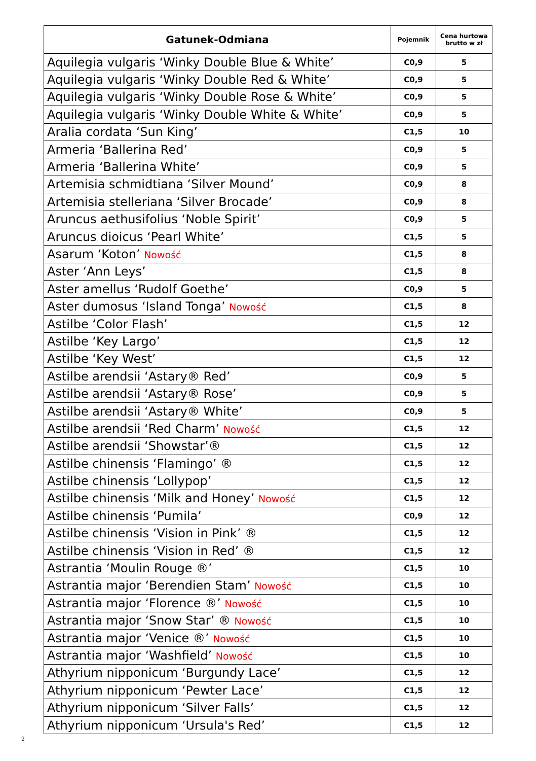| Gatunek-Odmiana | Pojemnik | Cena hurtowa brutto w zł |
| --- | --- | --- |
| Aquilegia vulgaris ‘Winky Double Blue & White’ | C0,9 | 5 |
| Aquilegia vulgaris ‘Winky Double Red & White’ | C0,9 | 5 |
| Aquilegia vulgaris ‘Winky Double Rose & White’ | C0,9 | 5 |
| Aquilegia vulgaris ‘Winky Double White & White’ | C0,9 | 5 |
| Aralia cordata ‘Sun King’ | C1,5 | 10 |
| Armeria ‘Ballerina Red’ | C0,9 | 5 |
| Armeria ‘Ballerina White’ | C0,9 | 5 |
| Artemisia schmidtiana ‘Silver Mound’ | C0,9 | 8 |
| Artemisia stelleriana ‘Silver Brocade’ | C0,9 | 8 |
| Aruncus aethusifolius ‘Noble Spirit’ | C0,9 | 5 |
| Aruncus dioicus ‘Pearl White’ | C1,5 | 5 |
| Asarum ‘Koton’ Nowość | C1,5 | 8 |
| Aster ‘Ann Leys’ | C1,5 | 8 |
| Aster amellus ‘Rudolf Goethe’ | C0,9 | 5 |
| Aster dumosus ‘Island Tonga’ Nowość | C1,5 | 8 |
| Astilbe ‘Color Flash’ | C1,5 | 12 |
| Astilbe ‘Key Largo’ | C1,5 | 12 |
| Astilbe ‘Key West’ | C1,5 | 12 |
| Astilbe arendsii ‘Astary® Red’ | C0,9 | 5 |
| Astilbe arendsii ‘Astary® Rose’ | C0,9 | 5 |
| Astilbe arendsii ‘Astary® White’ | C0,9 | 5 |
| Astilbe arendsii ‘Red Charm’ Nowość | C1,5 | 12 |
| Astilbe arendsii ‘Showstar’® | C1,5 | 12 |
| Astilbe chinensis ‘Flamingo’ ® | C1,5 | 12 |
| Astilbe chinensis ‘Lollypop’ | C1,5 | 12 |
| Astilbe chinensis ‘Milk and Honey’ Nowość | C1,5 | 12 |
| Astilbe chinensis ‘Pumila’ | C0,9 | 12 |
| Astilbe chinensis ‘Vision in Pink’ ® | C1,5 | 12 |
| Astilbe chinensis ‘Vision in Red’ ® | C1,5 | 12 |
| Astrantia ‘Moulin Rouge ®’ | C1,5 | 10 |
| Astrantia major ‘Berendien Stam’ Nowość | C1,5 | 10 |
| Astrantia major ‘Florence ®’ Nowość | C1,5 | 10 |
| Astrantia major ‘Snow Star’ ® Nowość | C1,5 | 10 |
| Astrantia major ‘Venice ®’ Nowość | C1,5 | 10 |
| Astrantia major ‘Washfield’ Nowość | C1,5 | 10 |
| Athyrium nipponicum ‘Burgundy Lace’ | C1,5 | 12 |
| Athyrium nipponicum ‘Pewter Lace’ | C1,5 | 12 |
| Athyrium nipponicum ‘Silver Falls’ | C1,5 | 12 |
| Athyrium nipponicum ‘Ursula's Red’ | C1,5 | 12 |
2